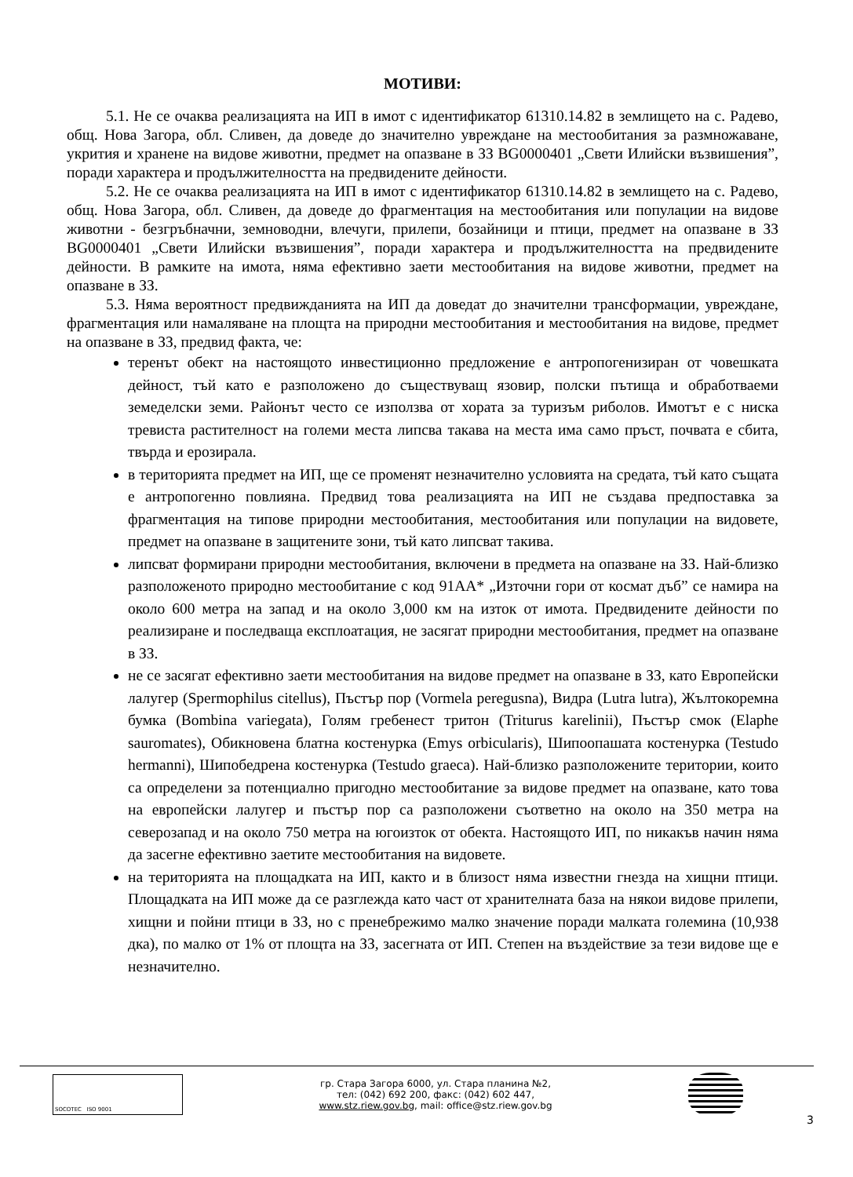МОТИВИ:
5.1. Не се очаква реализацията на ИП в имот с идентификатор 61310.14.82 в землището на с. Радево, общ. Нова Загора, обл. Сливен, да доведе до значително увреждане на местообитания за размножаване, укрития и хранене на видове животни, предмет на опазване в ЗЗ BG0000401 „Свети Илийски възвишения”, поради характера и продължителността на предвидените дейности.
5.2. Не се очаква реализацията на ИП в имот с идентификатор 61310.14.82 в землището на с. Радево, общ. Нова Загора, обл. Сливен, да доведе до фрагментация на местообитания или популации на видове животни - безгръбначни, земноводни, влечуги, прилепи, бозайници и птици, предмет на опазване в ЗЗ BG0000401 „Свети Илийски възвишения”, поради характера и продължителността на предвидените дейности. В рамките на имота, няма ефективно заети местообитания на видове животни, предмет на опазване в ЗЗ.
5.3. Няма вероятност предвижданията на ИП да доведат до значителни трансформации, увреждане, фрагментация или намаляване на площта на природни местообитания и местообитания на видове, предмет на опазване в ЗЗ, предвид факта, че:
теренът обект на настоящото инвестиционно предложение е антропогенизиран от човешката дейност, тъй като е разположено до съществуващ язовир, полски пътища и обработваеми земеделски земи. Районът често се използва от хората за туризъм риболов. Имотът е с ниска тревиста растителност на големи места липсва такава на места има само пръст, почвата е сбита, твърда и ерозирала.
в територията предмет на ИП, ще се променят незначително условията на средата, тъй като същата е антропогенно повлияна. Предвид това реализацията на ИП не създава предпоставка за фрагментация на типове природни местообитания, местообитания или популации на видовете, предмет на опазване в защитените зони, тъй като липсват такива.
липсват формирани природни местообитания, включени в предмета на опазване на ЗЗ. Най-близко разположеното природно местообитание с код 91АА* „Източни гори от космат дъб” се намира на около 600 метра на запад и на около 3,000 км на изток от имота. Предвидените дейности по реализиране и последваща експлоатация, не засягат природни местообитания, предмет на опазване в ЗЗ.
не се засягат ефективно заети местообитания на видове предмет на опазване в ЗЗ, като Европейски лалугер (Spermophilus citellus), Пъстър пор (Vormela peregusna), Видра (Lutra lutra), Жълтокоремна бумка (Bombina variegata), Голям гребенест тритон (Triturus karelinii), Пъстър смок (Elaphe sauromates), Обикновена блатна костенурка (Emys orbicularis), Шипоопашата костенурка (Testudo hermanni), Шипобедрена костенурка (Testudo graeca). Най-близко разположените територии, които са определени за потенциално пригодно местообитание за видове предмет на опазване, като това на европейски лалугер и пъстър пор са разположени съответно на около на 350 метра на северозапад и на около 750 метра на югоизток от обекта. Настоящото ИП, по никакъв начин няма да засегне ефективно заетите местообитания на видовете.
на територията на площадката на ИП, както и в близост няма известни гнезда на хищни птици. Площадката на ИП може да се разглежда като част от хранителната база на някои видове прилепи, хищни и пойни птици в ЗЗ, но с пренебрежимо малко значение поради малката големина (10,938 дка), по малко от 1% от площта на ЗЗ, засегната от ИП. Степен на въздействие за тези видове ще е незначително.
SOCOTEC ISO 9001
гр. Стара Загора 6000, ул. Стара планина №2,
тел: (042) 692 200, факс: (042) 602 447,
www.stz.riew.gov.bg, mail: office@stz.riew.gov.bg
3